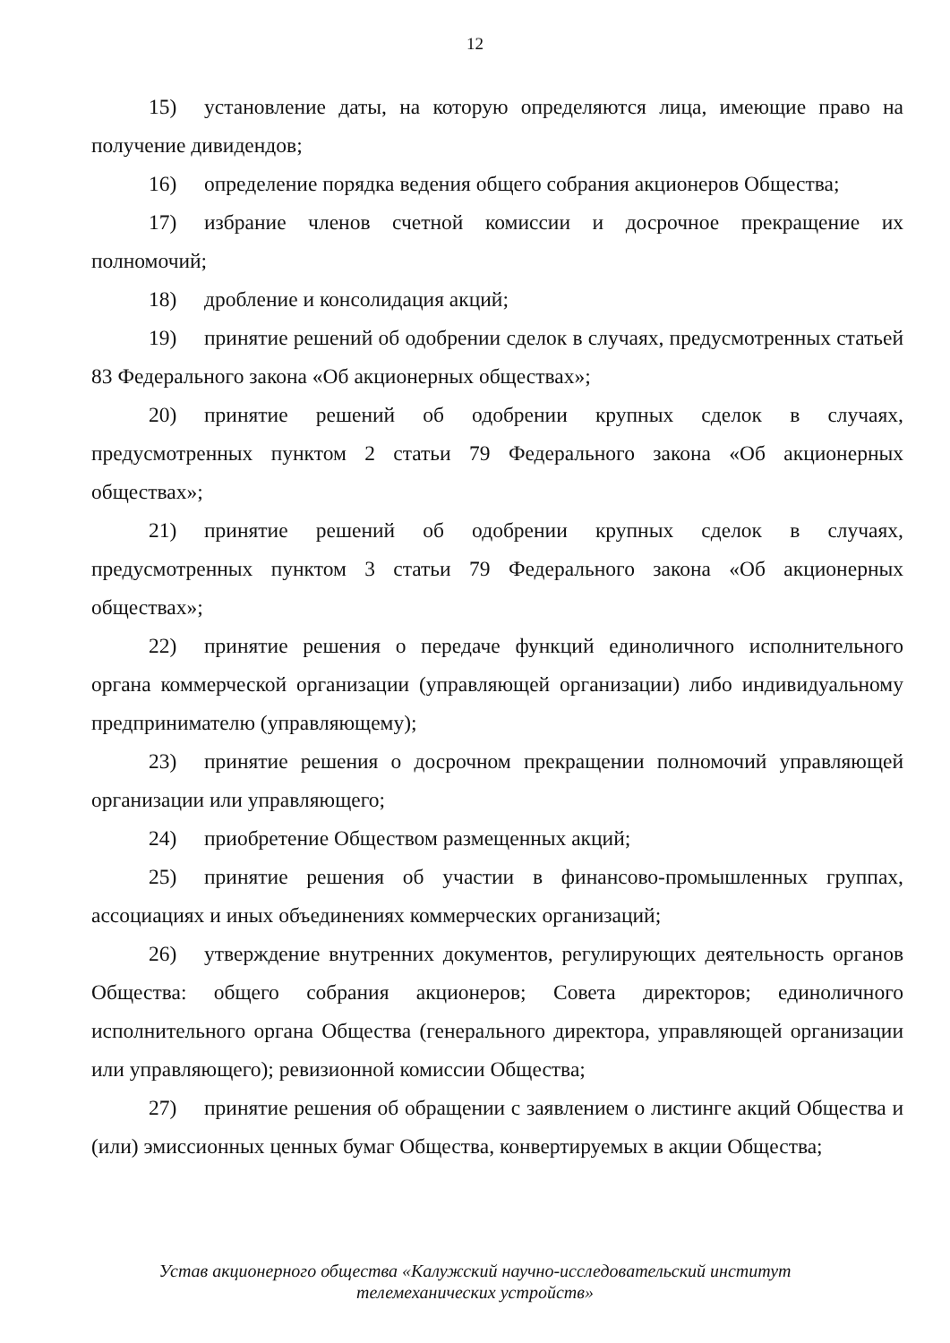12
15) установление даты, на которую определяются лица, имеющие право на получение дивидендов;
16) определение порядка ведения общего собрания акционеров Общества;
17) избрание членов счетной комиссии и досрочное прекращение их полномочий;
18) дробление и консолидация акций;
19) принятие решений об одобрении сделок в случаях, предусмотренных статьей 83 Федерального закона «Об акционерных обществах»;
20) принятие решений об одобрении крупных сделок в случаях, предусмотренных пунктом 2 статьи 79 Федерального закона «Об акционерных обществах»;
21) принятие решений об одобрении крупных сделок в случаях, предусмотренных пунктом 3 статьи 79 Федерального закона «Об акционерных обществах»;
22) принятие решения о передаче функций единоличного исполнительного органа коммерческой организации (управляющей организации) либо индивидуальному предпринимателю (управляющему);
23) принятие решения о досрочном прекращении полномочий управляющей организации или управляющего;
24) приобретение Обществом размещенных акций;
25) принятие решения об участии в финансово-промышленных группах, ассоциациях и иных объединениях коммерческих организаций;
26) утверждение внутренних документов, регулирующих деятельность органов Общества: общего собрания акционеров; Совета директоров; единоличного исполнительного органа Общества (генерального директора, управляющей организации или управляющего); ревизионной комиссии Общества;
27) принятие решения об обращении с заявлением о листинге акций Общества и (или) эмиссионных ценных бумаг Общества, конвертируемых в акции Общества;
Устав акционерного общества «Калужский научно-исследовательский институт
телемеханических устройств»